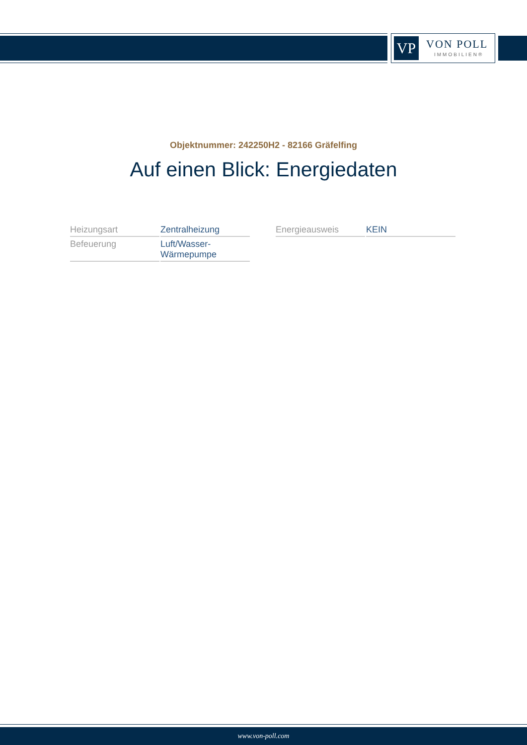VP VON POLL
IMMOBILIEN®
Objektnummer: 242250H2 - 82166 Gräfelfing
Auf einen Blick: Energiedaten
| Heizungsart | Zentralheizung |
| Befeuerung | Luft/Wasser- Wärmepumpe |
| Energieausweis | KEIN |
www.von-poll.com